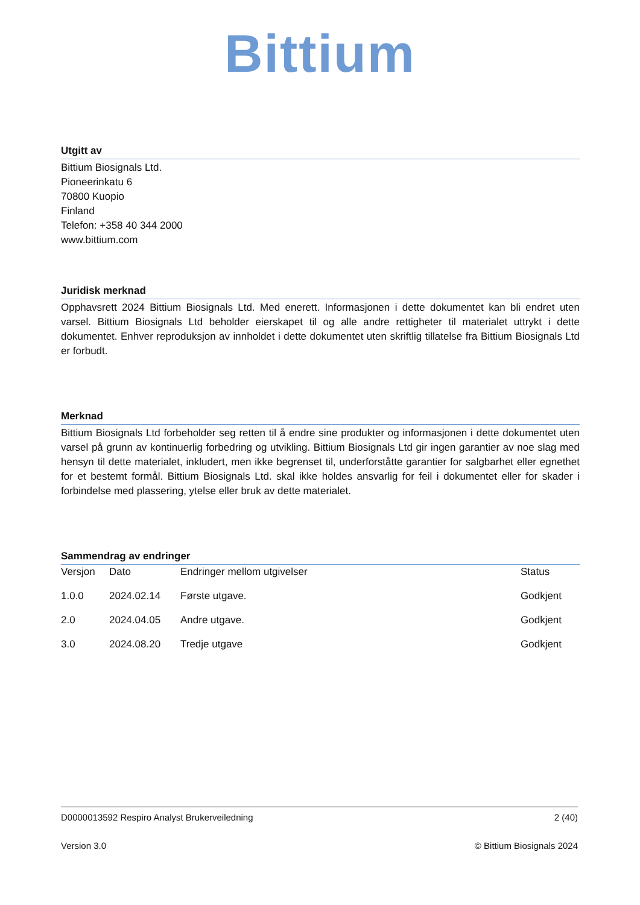Bittium
Utgitt av
Bittium Biosignals Ltd.
Pioneerinkatu 6
70800 Kuopio
Finland
Telefon: +358 40 344 2000
www.bittium.com
Juridisk merknad
Opphavsrett 2024 Bittium Biosignals Ltd. Med enerett. Informasjonen i dette dokumentet kan bli endret uten varsel. Bittium Biosignals Ltd beholder eierskapet til og alle andre rettigheter til materialet uttrykt i dette dokumentet. Enhver reproduksjon av innholdet i dette dokumentet uten skriftlig tillatelse fra Bittium Biosignals Ltd er forbudt.
Merknad
Bittium Biosignals Ltd forbeholder seg retten til å endre sine produkter og informasjonen i dette dokumentet uten varsel på grunn av kontinuerlig forbedring og utvikling. Bittium Biosignals Ltd gir ingen garantier av noe slag med hensyn til dette materialet, inkludert, men ikke begrenset til, underforståtte garantier for salgbarhet eller egnethet for et bestemt formål. Bittium Biosignals Ltd. skal ikke holdes ansvarlig for feil i dokumentet eller for skader i forbindelse med plassering, ytelse eller bruk av dette materialet.
Sammendrag av endringer
| Versjon | Dato | Endringer mellom utgivelser | Status |
| 1.0.0 | 2024.02.14 | Første utgave. | Godkjent |
| 2.0 | 2024.04.05 | Andre utgave. | Godkjent |
| 3.0 | 2024.08.20 | Tredje utgave | Godkjent |
D0000013592 Respiro Analyst Brukerveiledning 2 (40)
Version 3.0 © Bittium Biosignals 2024